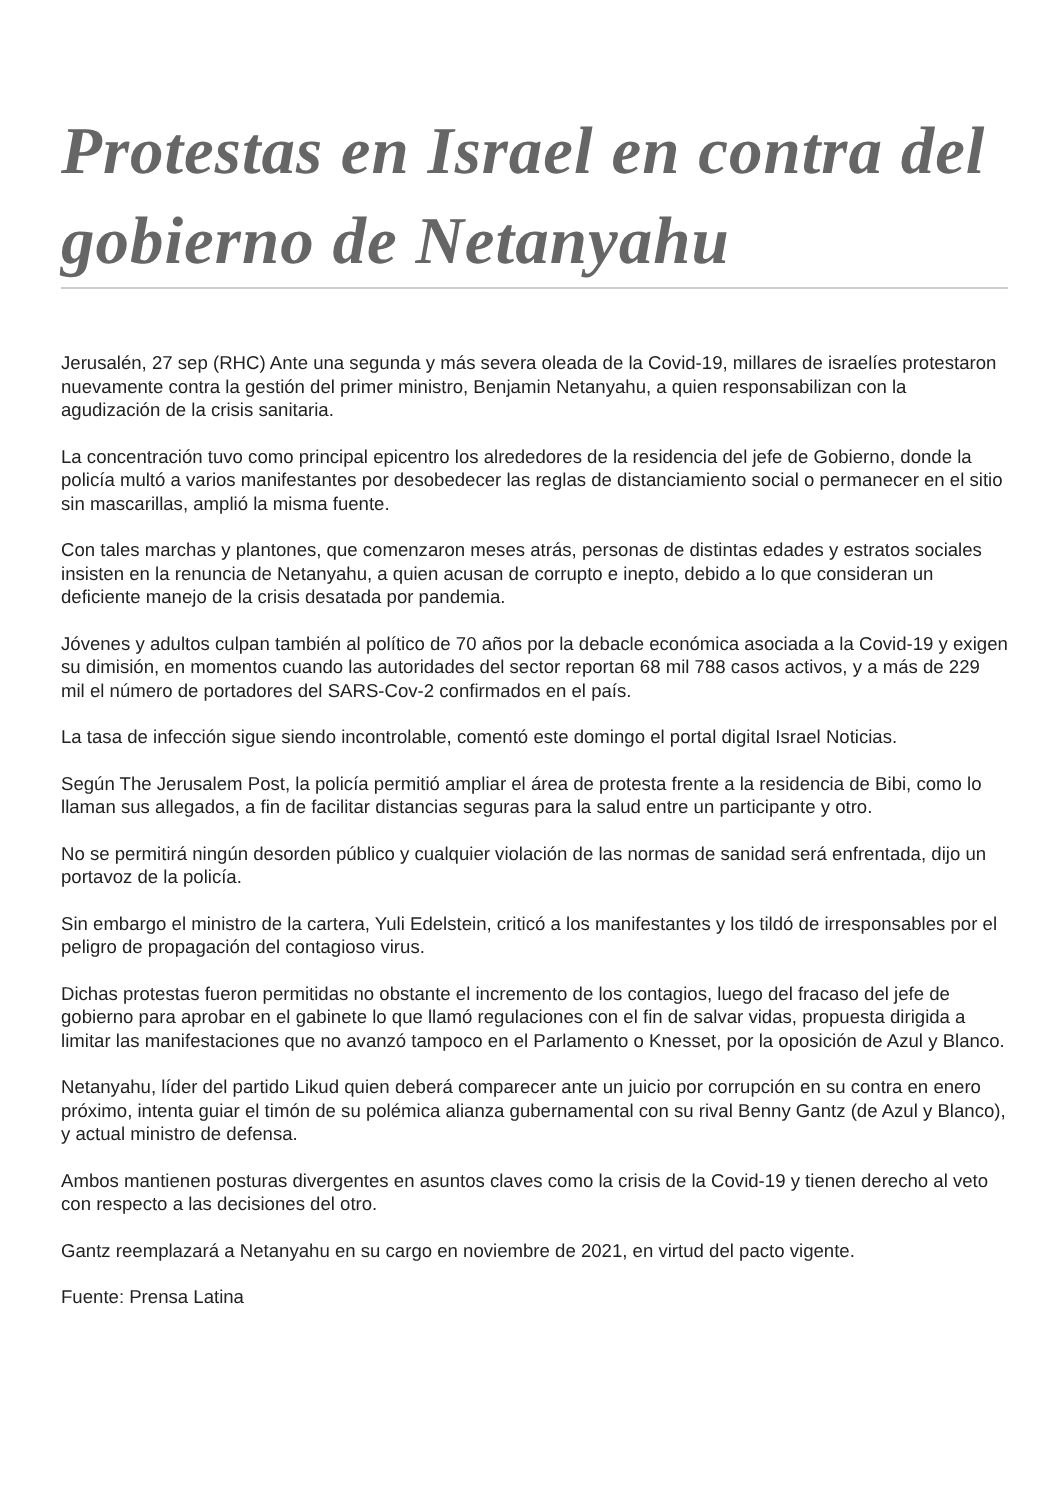Protestas en Israel en contra del gobierno de Netanyahu
Jerusalén, 27 sep (RHC) Ante una segunda y más severa oleada de la Covid-19, millares de israelíes protestaron nuevamente contra la gestión del primer ministro, Benjamin Netanyahu, a quien responsabilizan con la agudización de la crisis sanitaria.
La concentración tuvo como principal epicentro los alrededores de la residencia del jefe de Gobierno, donde la policía multó a varios manifestantes por desobedecer las reglas de distanciamiento social o permanecer en el sitio sin mascarillas, amplió la misma fuente.
Con tales marchas y plantones, que comenzaron meses atrás, personas de distintas edades y estratos sociales insisten en la renuncia de Netanyahu, a quien acusan de corrupto e inepto, debido a lo que consideran un deficiente manejo de la crisis desatada por pandemia.
Jóvenes y adultos culpan también al político de 70 años por la debacle económica asociada a la Covid-19 y exigen su dimisión, en momentos cuando las autoridades del sector reportan 68 mil 788 casos activos, y a más de 229 mil el número de portadores del SARS-Cov-2 confirmados en el país.
La tasa de infección sigue siendo incontrolable, comentó este domingo el portal digital Israel Noticias.
Según The Jerusalem Post, la policía permitió ampliar el área de protesta frente a la residencia de Bibi, como lo llaman sus allegados, a fin de facilitar distancias seguras para la salud entre un participante y otro.
No se permitirá ningún desorden público y cualquier violación de las normas de sanidad será enfrentada, dijo un portavoz de la policía.
Sin embargo el ministro de la cartera, Yuli Edelstein, criticó a los manifestantes y los tildó de irresponsables por el peligro de propagación del contagioso virus.
Dichas protestas fueron permitidas no obstante el incremento de los contagios, luego del fracaso del jefe de gobierno para aprobar en el gabinete lo que llamó regulaciones con el fin de salvar vidas, propuesta dirigida a limitar las manifestaciones que no avanzó tampoco en el Parlamento o Knesset, por la oposición de Azul y Blanco.
Netanyahu, líder del partido Likud quien deberá comparecer ante un juicio por corrupción en su contra en enero próximo, intenta guiar el timón de su polémica alianza gubernamental con su rival Benny Gantz (de Azul y Blanco), y actual ministro de defensa.
Ambos mantienen posturas divergentes en asuntos claves como la crisis de la Covid-19 y tienen derecho al veto con respecto a las decisiones del otro.
Gantz reemplazará a Netanyahu en su cargo en noviembre de 2021, en virtud del pacto vigente.
Fuente: Prensa Latina